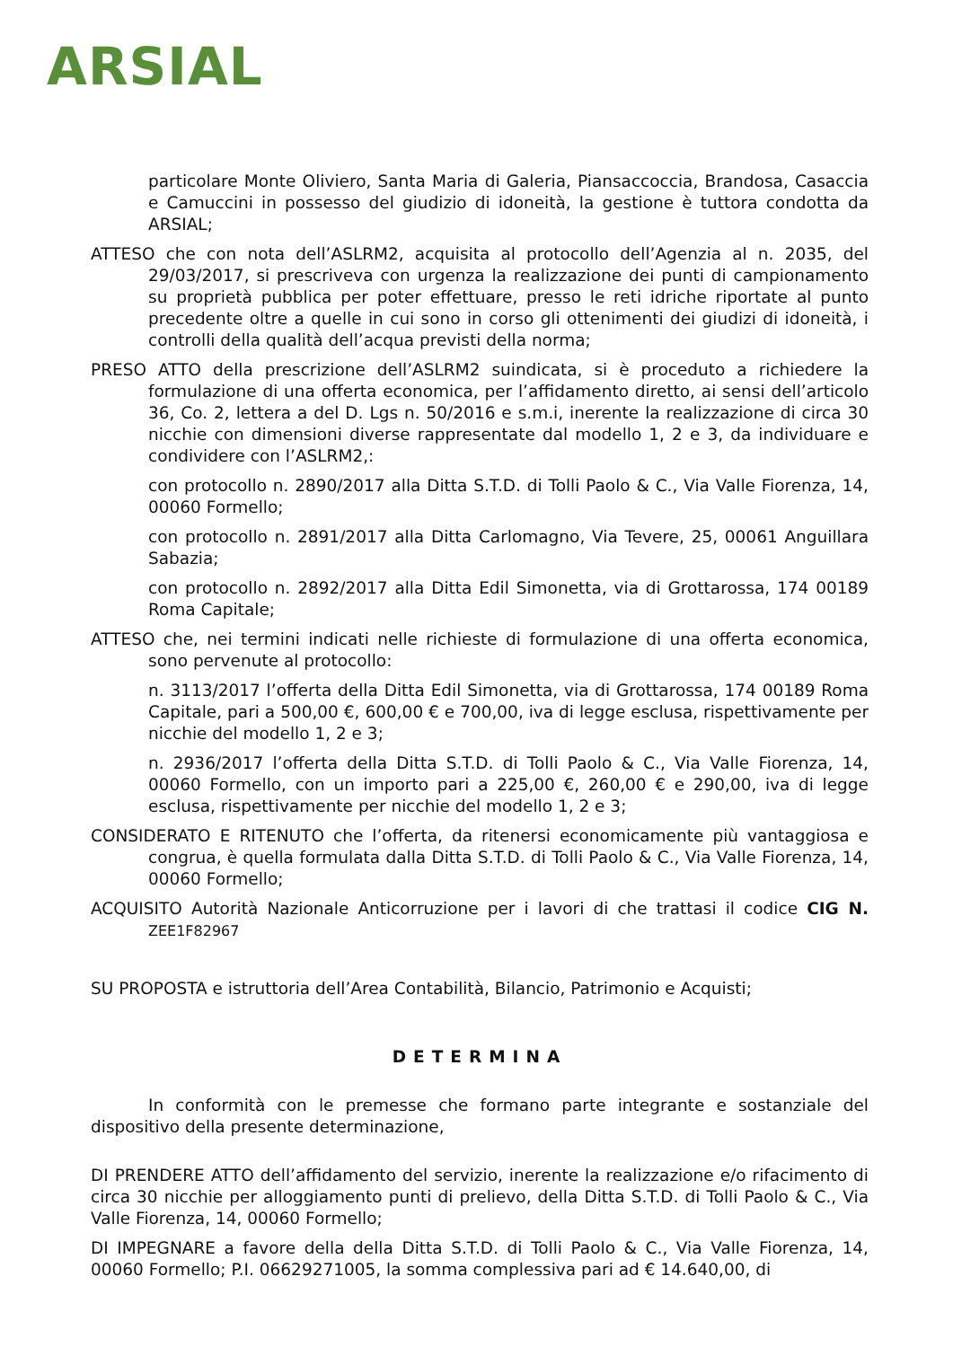ARSIAL
particolare Monte Oliviero, Santa Maria di Galeria, Piansaccoccia, Brandosa, Casaccia e Camuccini in possesso del giudizio di idoneità, la gestione è tuttora condotta da ARSIAL;
ATTESO che con nota dell’ASLRM2, acquisita al protocollo dell’Agenzia al n. 2035, del 29/03/2017, si prescriveva con urgenza la realizzazione dei punti di campionamento su proprietà pubblica per poter effettuare, presso le reti idriche riportate al punto precedente oltre a quelle in cui sono in corso gli ottenimenti dei giudizi di idoneità, i controlli della qualità dell’acqua previsti della norma;
PRESO ATTO della prescrizione dell’ASLRM2 suindicata, si è proceduto a richiedere la formulazione di una offerta economica, per l’affidamento diretto, ai sensi dell’articolo 36, Co. 2, lettera a del D. Lgs n. 50/2016 e s.m.i, inerente la realizzazione di circa 30 nicchie con dimensioni diverse rappresentate dal modello 1, 2 e 3, da individuare e condividere con l’ASLRM2,:
con protocollo n. 2890/2017 alla Ditta S.T.D. di Tolli Paolo & C., Via Valle Fiorenza, 14, 00060 Formello;
con protocollo n. 2891/2017 alla Ditta Carlomagno, Via Tevere, 25, 00061 Anguillara Sabazia;
con protocollo n. 2892/2017 alla Ditta Edil Simonetta, via di Grottarossa, 174 00189 Roma Capitale;
ATTESO che, nei termini indicati nelle richieste di formulazione di una offerta economica, sono pervenute al protocollo:
n. 3113/2017 l’offerta della Ditta Edil Simonetta, via di Grottarossa, 174 00189 Roma Capitale, pari a 500,00 €, 600,00 € e 700,00, iva di legge esclusa, rispettivamente per nicchie del modello 1, 2 e 3;
n. 2936/2017 l’offerta della Ditta S.T.D. di Tolli Paolo & C., Via Valle Fiorenza, 14, 00060 Formello, con un importo pari a 225,00 €, 260,00 € e 290,00, iva di legge esclusa, rispettivamente per nicchie del modello 1, 2 e 3;
CONSIDERATO E RITENUTO che l’offerta, da ritenersi economicamente più vantaggiosa e congrua, è quella formulata dalla Ditta S.T.D. di Tolli Paolo & C., Via Valle Fiorenza, 14, 00060 Formello;
ACQUISITO Autorità Nazionale Anticorruzione per i lavori di che trattasi il codice CIG N. ZEE1F82967
SU PROPOSTA e istruttoria dell’Area Contabilità, Bilancio, Patrimonio e Acquisti;
DETERMINA
In conformità con le premesse che formano parte integrante e sostanziale del dispositivo della presente determinazione,
DI PRENDERE ATTO dell’affidamento del servizio, inerente la realizzazione e/o rifacimento di circa 30 nicchie per alloggiamento punti di prelievo, della Ditta S.T.D. di Tolli Paolo & C., Via Valle Fiorenza, 14, 00060 Formello;
DI IMPEGNARE a favore della della Ditta S.T.D. di Tolli Paolo & C., Via Valle Fiorenza, 14, 00060 Formello; P.I. 06629271005, la somma complessiva pari ad € 14.640,00, di